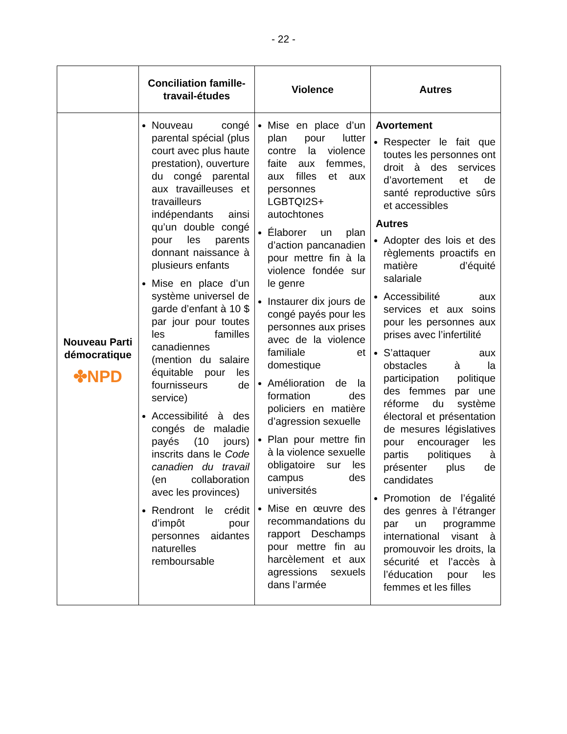- 22 -
| | Conciliation famille-travail-études | Violence | Autres |
| --- | --- | --- | --- |
| Nouveau Parti démocratique ✤NPD | Nouveau congé parental spécial (plus court avec plus haute prestation), ouverture du congé parental aux travailleuses et travailleurs indépendants ainsi qu’un double congé pour les parents donnant naissance à plusieurs enfants Mise en place d’un système universel de garde d’enfant à 10 $ par jour pour toutes les familles canadiennes (mention du salaire équitable pour les fournisseurs de service) Accessibilité à des congés de maladie payés (10 jours) inscrits dans le Code canadien du travail (en collaboration avec les provinces) Rendront le crédit d’impôt pour personnes aidantes naturelles remboursable | Mise en place d’un plan pour lutter contre la violence faite aux femmes, aux filles et aux personnes LGBTQI2S+ autochtones Élaborer un plan d’action pancanadien pour mettre fin à la violence fondée sur le genre Instaurer dix jours de congé payés pour les personnes aux prises avec de la violence familiale et domestique Amélioration de la formation des policiers en matière d’agression sexuelle Plan pour mettre fin à la violence sexuelle obligatoire sur les campus des universités Mise en œuvre des recommandations du rapport Deschamps pour mettre fin au harcèlement et aux agressions sexuels dans l’armée | Avortement Respecter le fait que toutes les personnes ont droit à des services d’avortement et de santé reproductive sûrs et accessibles Autres Adopter des lois et des règlements proactifs en matière d’équité salariale Accessibilité aux services et aux soins pour les personnes aux prises avec l’infertilité S’attaquer aux obstacles à la participation politique des femmes par une réforme du système électoral et présentation de mesures législatives pour encourager les partis politiques à présenter plus de candidates Promotion de l’égalité des genres à l’étranger par un programme international visant à promouvoir les droits, la sécurité et l’accès à l’éducation pour les femmes et les filles |